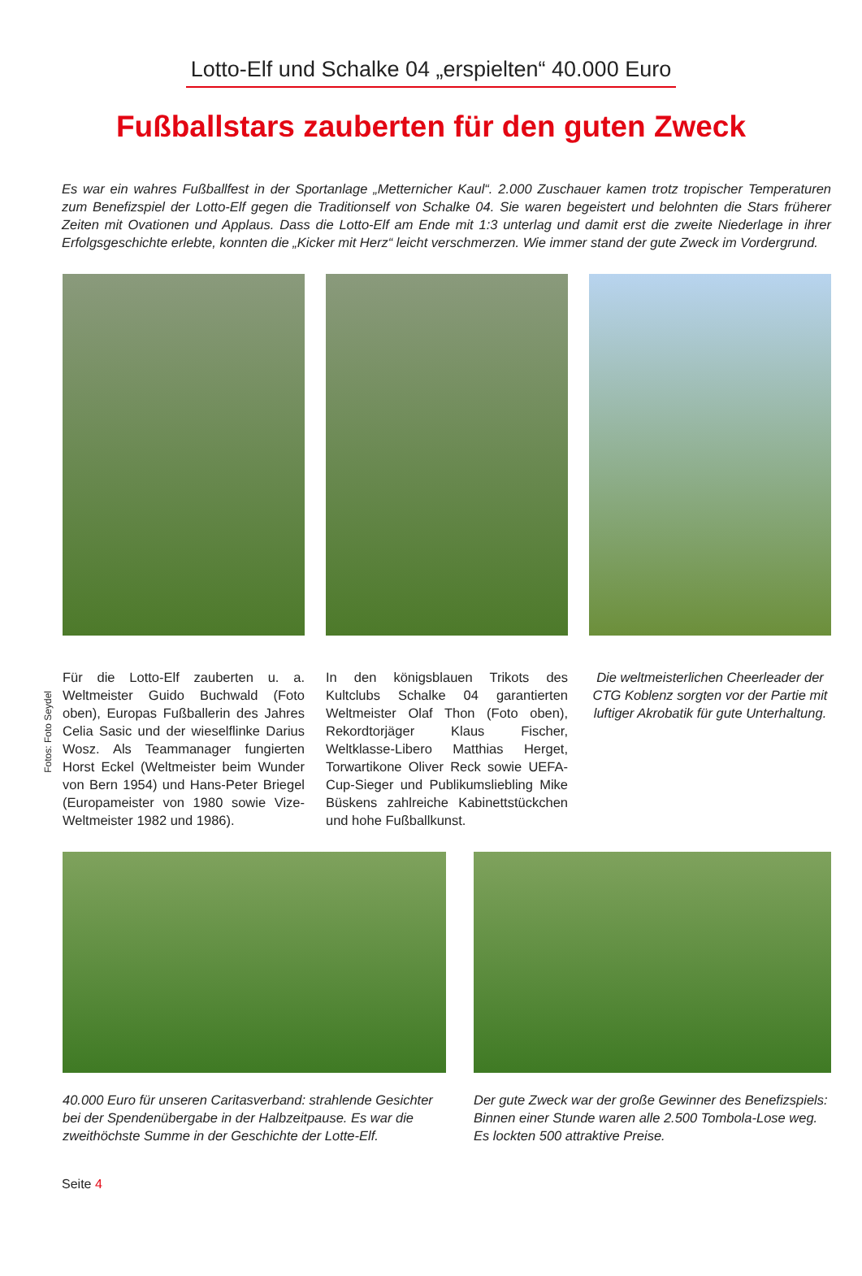Lotto-Elf und Schalke 04 „erspielten“ 40.000 Euro
Fußballstars zauberten für den guten Zweck
Es war ein wahres Fußballfest in der Sportanlage „Metternicher Kaul“. 2.000 Zuschauer kamen trotz tropischer Temperaturen zum Benefizspiel der Lotto-Elf gegen die Traditionself von Schalke 04. Sie waren begeistert und belohnten die Stars früherer Zeiten mit Ovationen und Applaus. Dass die Lotto-Elf am Ende mit 1:3 unterlag und damit erst die zweite Niederlage in ihrer Erfolgsgeschichte erlebte, konnten die „Kicker mit Herz“ leicht verschmerzen. Wie immer stand der gute Zweck im Vordergrund.
Fotos: Foto Seydel
Für die Lotto-Elf zauberten u. a. Weltmeister Guido Buchwald (Foto oben), Europas Fußballerin des Jahres Celia Sasic und der wieselflinke Darius Wosz. Als Teammanager fungierten Horst Eckel (Weltmeister beim Wunder von Bern 1954) und Hans-Peter Briegel (Europameister von 1980 sowie Vize-Weltmeister 1982 und 1986).
In den königsblauen Trikots des Kultclubs Schalke 04 garantierten Weltmeister Olaf Thon (Foto oben), Rekordtorjäger Klaus Fischer, Weltklasse-Libero Matthias Herget, Torwartikone Oliver Reck sowie UEFA-Cup-Sieger und Publikumsliebling Mike Büskens zahlreiche Kabinettstückchen und hohe Fußballkunst.
Die weltmeisterlichen Cheerleader der CTG Koblenz sorgten vor der Partie mit luftiger Akrobatik für gute Unterhaltung.
40.000 Euro für unseren Caritasverband: strahlende Gesichter bei der Spendenübergabe in der Halbzeitpause. Es war die zweithöchste Summe in der Geschichte der Lotte-Elf.
Der gute Zweck war der große Gewinner des Benefizspiels: Binnen einer Stunde waren alle 2.500 Tombola-Lose weg. Es lockten 500 attraktive Preise.
Seite 4